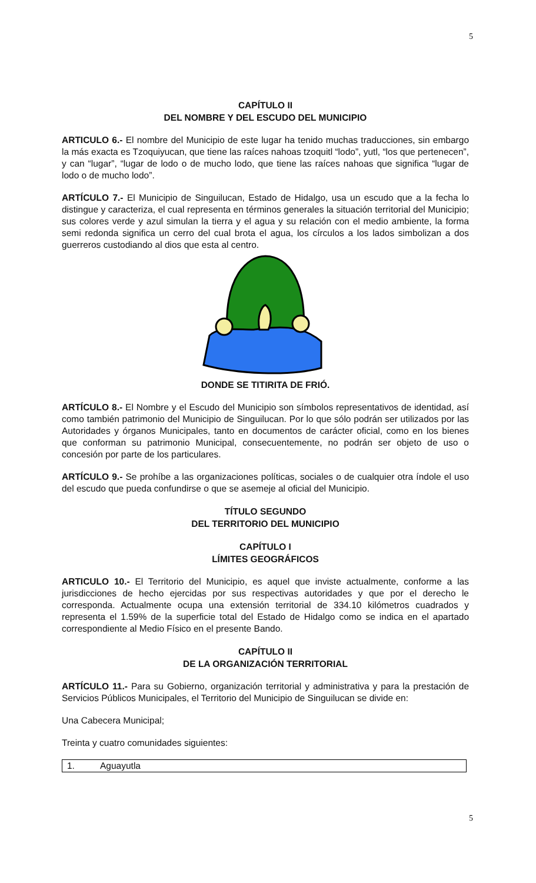5
CAPÍTULO II
DEL NOMBRE Y DEL ESCUDO DEL MUNICIPIO
ARTICULO 6.- El nombre del Municipio de este lugar ha tenido muchas traducciones, sin embargo la más exacta es Tzoquiyucan, que tiene las raíces nahoas tzoquitl “lodo”, yutl, “los que pertenecen”, y can “lugar”, “lugar de lodo o de mucho lodo, que tiene las raíces nahoas que significa “lugar de lodo o de mucho lodo”.
ARTÍCULO 7.- El Municipio de Singuilucan, Estado de Hidalgo, usa un escudo que a la fecha lo distingue y caracteriza, el cual representa en términos generales la situación territorial del Municipio; sus colores verde y azul simulan la tierra y el agua y su relación con el medio ambiente, la forma semi redonda significa un cerro del cual brota el agua, los círculos a los lados simbolizan a dos guerreros custodiando al dios que esta al centro.
DONDE SE TITIRITA DE FRIÓ.
ARTÍCULO 8.- El Nombre y el Escudo del Municipio son símbolos representativos de identidad, así como también patrimonio del Municipio de Singuilucan. Por lo que sólo podrán ser utilizados por las Autoridades y órganos Municipales, tanto en documentos de carácter oficial, como en los bienes que conforman su patrimonio Municipal, consecuentemente, no podrán ser objeto de uso o concesión por parte de los particulares.
ARTÍCULO 9.- Se prohíbe a las organizaciones políticas, sociales o de cualquier otra índole el uso del escudo que pueda confundirse o que se asemeje al oficial del Municipio.
TÍTULO SEGUNDO
DEL TERRITORIO DEL MUNICIPIO
CAPÍTULO I
LÍMITES GEOGRÁFICOS
ARTICULO 10.- El Territorio del Municipio, es aquel que inviste actualmente, conforme a las jurisdicciones de hecho ejercidas por sus respectivas autoridades y que por el derecho le corresponda. Actualmente ocupa una extensión territorial de 334.10 kilómetros cuadrados y representa el 1.59% de la superficie total del Estado de Hidalgo como se indica en el apartado correspondiente al Medio Físico en el presente Bando.
CAPÍTULO II
DE LA ORGANIZACIÓN TERRITORIAL
ARTÍCULO 11.- Para su Gobierno, organización territorial y administrativa y para la prestación de Servicios Públicos Municipales, el Territorio del Municipio de Singuilucan se divide en:
Una Cabecera Municipal;
Treinta y cuatro comunidades siguientes:
| 1. | Aguayutla |
5